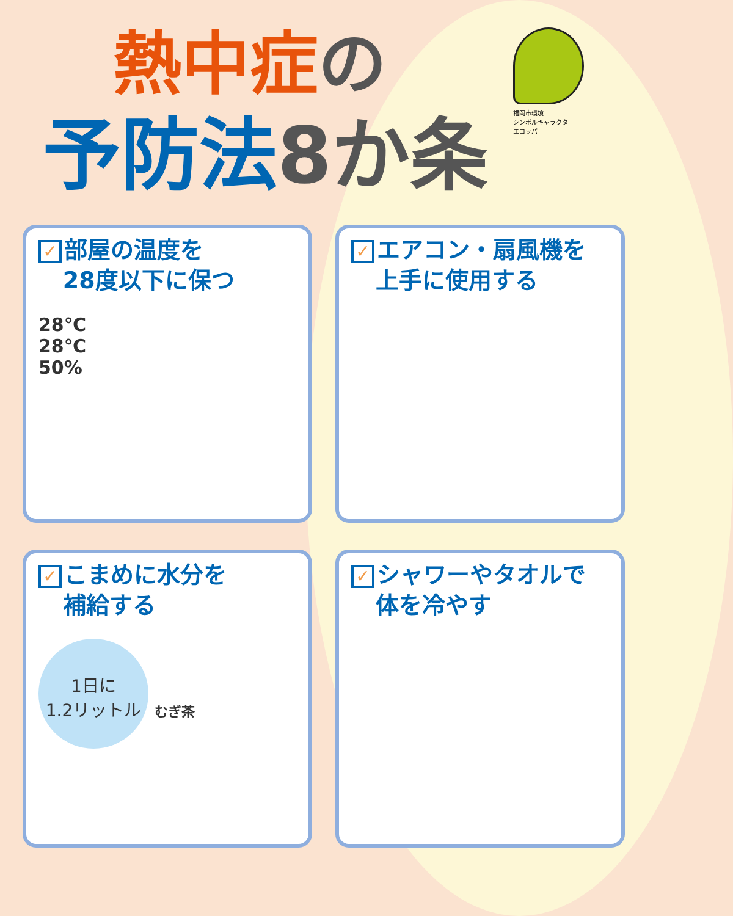福岡市環境
シンボルキャラクター
エコッパ
熱中症 の
予防法8か条
✓ 部屋の温度を
28度以下に保つ
28℃
28℃
50%
✓ エアコン・扇風機を
上手に使用する
✓ こまめに水分を
補給する
1日に
1.2リットル
むぎ茶
✓ シャワーやタオルで
体を冷やす